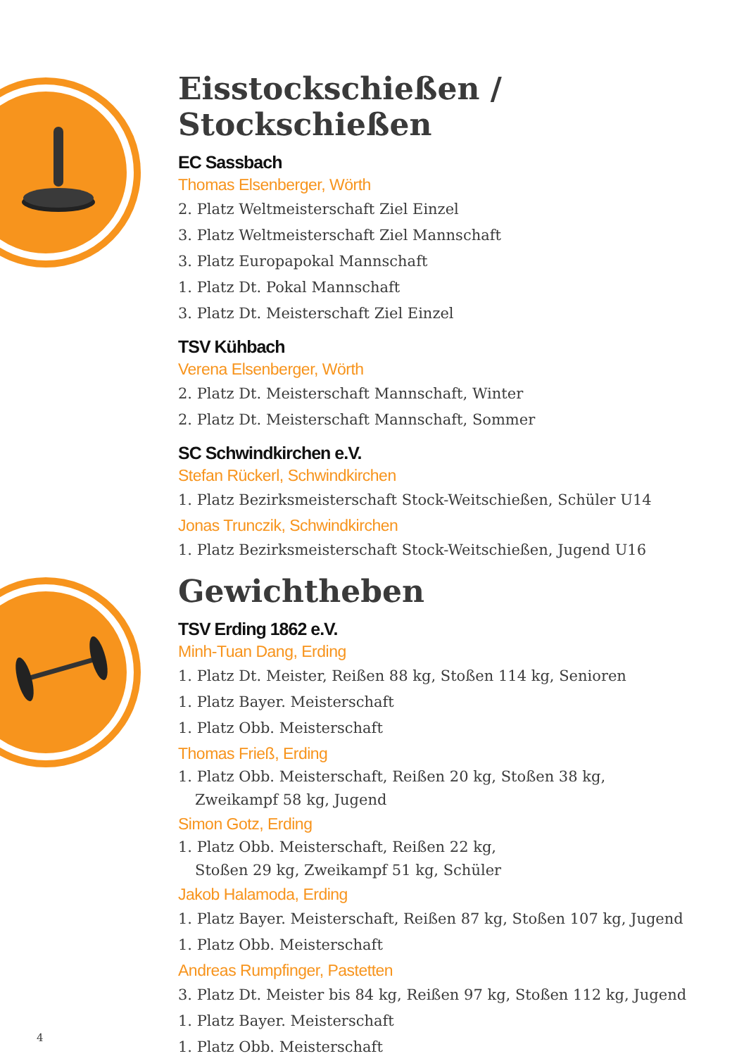Eisstockschießen / Stockschießen
EC Sassbach
Thomas Elsenberger, Wörth
2. Platz Weltmeisterschaft Ziel Einzel
3. Platz Weltmeisterschaft Ziel Mannschaft
3. Platz Europapokal Mannschaft
1. Platz Dt. Pokal Mannschaft
3. Platz Dt. Meisterschaft Ziel Einzel
TSV Kühbach
Verena Elsenberger, Wörth
2. Platz Dt. Meisterschaft Mannschaft, Winter
2. Platz Dt. Meisterschaft Mannschaft, Sommer
SC Schwindkirchen e.V.
Stefan Rückerl, Schwindkirchen
1. Platz Bezirksmeisterschaft Stock-Weitschießen, Schüler U14
Jonas Trunczik, Schwindkirchen
1. Platz Bezirksmeisterschaft Stock-Weitschießen, Jugend U16
Gewichtheben
TSV Erding 1862 e.V.
Minh-Tuan Dang, Erding
1. Platz Dt. Meister, Reißen 88 kg, Stoßen 114 kg, Senioren
1. Platz Bayer. Meisterschaft
1. Platz Obb. Meisterschaft
Thomas Frieß, Erding
1. Platz Obb. Meisterschaft, Reißen 20 kg, Stoßen 38 kg,
Zweikampf 58 kg, Jugend
Simon Gotz, Erding
1. Platz Obb. Meisterschaft, Reißen 22 kg,
Stoßen 29 kg, Zweikampf 51 kg, Schüler
Jakob Halamoda, Erding
1. Platz Bayer. Meisterschaft, Reißen 87 kg, Stoßen 107 kg, Jugend
1. Platz Obb. Meisterschaft
Andreas Rumpfinger, Pastetten
3. Platz Dt. Meister bis 84 kg, Reißen 97 kg, Stoßen 112 kg, Jugend
1. Platz Bayer. Meisterschaft
1. Platz Obb. Meisterschaft
4